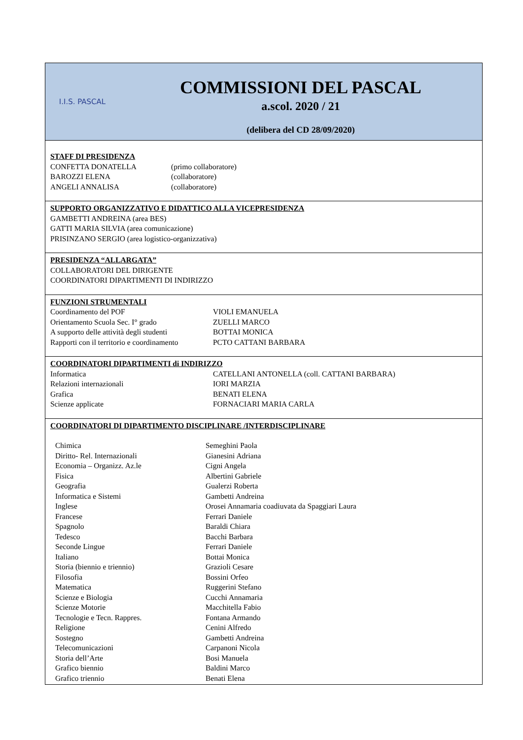I.I.S. PASCAL
COMMISSIONI DEL PASCAL
a.scol. 2020 / 21
(delibera del CD 28/09/2020)
STAFF DI PRESIDENZA
| CONFETTA DONATELLA | (primo collaboratore) |
| BAROZZI ELENA | (collaboratore) |
| ANGELI ANNALISA | (collaboratore) |
SUPPORTO ORGANIZZATIVO E DIDATTICO ALLA VICEPRESIDENZA
GAMBETTI ANDREINA (area BES)
GATTI MARIA SILVIA (area comunicazione)
PRISINZANO SERGIO (area logistico-organizzativa)
PRESIDENZA “ALLARGATA”
COLLABORATORI DEL DIRIGENTE
COORDINATORI DIPARTIMENTI DI INDIRIZZO
FUNZIONI STRUMENTALI
| Coordinamento del POF | VIOLI EMANUELA |
| Orientamento Scuola Sec. I° grado | ZUELLI MARCO |
| A supporto delle attività degli studenti | BOTTAI MONICA |
| Rapporti con il territorio e coordinamento | PCTO CATTANI BARBARA |
COORDINATORI DIPARTIMENTI di INDIRIZZO
| Informatica | CATELLANI ANTONELLA (coll. CATTANI BARBARA) |
| Relazioni internazionali | IORI MARZIA |
| Grafica | BENATI ELENA |
| Scienze applicate | FORNACIARI MARIA CARLA |
COORDINATORI DI DIPARTIMENTO DISCIPLINARE /INTERDISCIPLINARE
| Chimica | Semeghini Paola |
| Diritto- Rel. Internazionali | Gianesini Adriana |
| Economia – Organizz. Az.le | Cigni Angela |
| Fisica | Albertini Gabriele |
| Geografia | Gualerzi Roberta |
| Informatica e Sistemi | Gambetti Andreina |
| Inglese | Orosei Annamaria coadiuvata da Spaggiari Laura |
| Francese | Ferrari Daniele |
| Spagnolo | Baraldi Chiara |
| Tedesco | Bacchi Barbara |
| Seconde Lingue | Ferrari Daniele |
| Italiano | Bottai Monica |
| Storia (biennio e triennio) | Grazioli Cesare |
| Filosofia | Bossini Orfeo |
| Matematica | Ruggerini Stefano |
| Scienze e Biologia | Cucchi Annamaria |
| Scienze Motorie | Macchitella Fabio |
| Tecnologie e Tecn. Rappres. | Fontana Armando |
| Religione | Cenini Alfredo |
| Sostegno | Gambetti Andreina |
| Telecomunicazioni | Carpanoni Nicola |
| Storia dell’Arte | Bosi Manuela |
| Grafico biennio | Baldini Marco |
| Grafico triennio | Benati Elena |